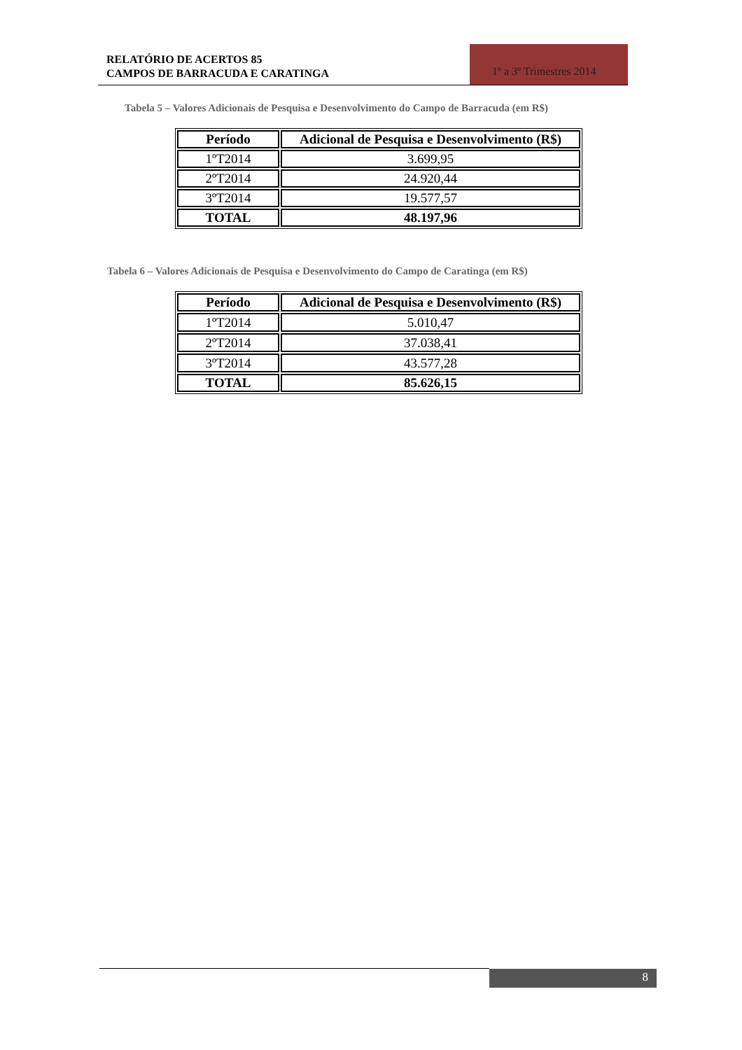RELATÓRIO DE ACERTOS 85
CAMPOS DE BARRACUDA E CARATINGA
1º a 3º Trimestres 2014
Tabela 5 – Valores Adicionais de Pesquisa e Desenvolvimento do Campo de Barracuda (em R$)
| Período | Adicional de Pesquisa e Desenvolvimento (R$) |
| --- | --- |
| 1ºT2014 | 3.699,95 |
| 2ºT2014 | 24.920,44 |
| 3ºT2014 | 19.577,57 |
| TOTAL | 48.197,96 |
Tabela 6 – Valores Adicionais de Pesquisa e Desenvolvimento do Campo de Caratinga (em R$)
| Período | Adicional de Pesquisa e Desenvolvimento (R$) |
| --- | --- |
| 1ºT2014 | 5.010,47 |
| 2ºT2014 | 37.038,41 |
| 3ºT2014 | 43.577,28 |
| TOTAL | 85.626,15 |
8